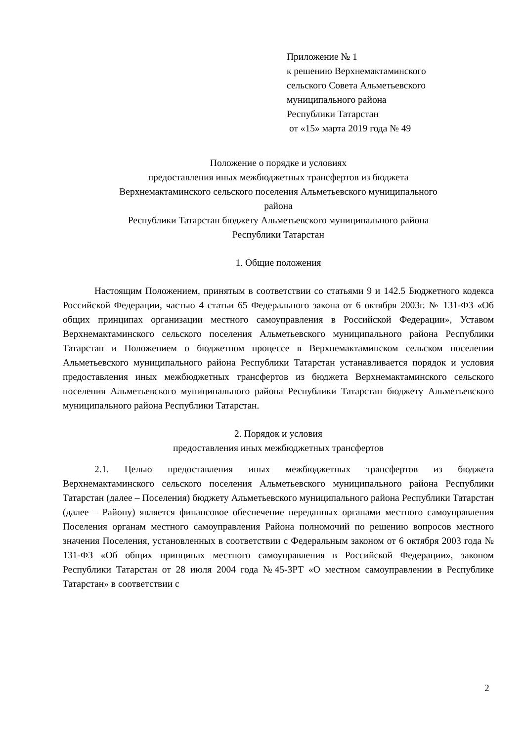Приложение № 1
к решению Верхнемактаминского
сельского Совета Альметьевского
муниципального района
Республики Татарстан
от «15» марта 2019 года № 49
Положение о порядке и условиях
предоставления иных межбюджетных трансфертов из бюджета
Верхнемактаминского сельского поселения Альметьевского муниципального
района
Республики Татарстан бюджету Альметьевского муниципального района
Республики Татарстан
1. Общие положения
Настоящим Положением, принятым в соответствии со статьями 9 и 142.5 Бюджетного кодекса Российской Федерации, частью 4 статьи 65 Федерального закона от 6 октября 2003г. № 131-ФЗ «Об общих принципах организации местного самоуправления в Российской Федерации», Уставом Верхнемактаминского сельского поселения Альметьевского муниципального района Республики Татарстан и Положением о бюджетном процессе в Верхнемактаминском сельском поселении Альметьевского муниципального района Республики Татарстан устанавливается порядок и условия предоставления иных межбюджетных трансфертов из бюджета Верхнемактаминского сельского поселения Альметьевского муниципального района Республики Татарстан бюджету Альметьевского муниципального района Республики Татарстан.
2. Порядок и условия
предоставления иных межбюджетных трансфертов
2.1. Целью предоставления иных межбюджетных трансфертов из бюджета Верхнемактаминского сельского поселения Альметьевского муниципального района Республики Татарстан (далее – Поселения) бюджету Альметьевского муниципального района Республики Татарстан (далее – Району) является финансовое обеспечение переданных органами местного самоуправления Поселения органам местного самоуправления Района полномочий по решению вопросов местного значения Поселения, установленных в соответствии с Федеральным законом от 6 октября 2003 года № 131-ФЗ «Об общих принципах местного самоуправления в Российской Федерации», законом Республики Татарстан от 28 июля 2004 года №45-ЗРТ «О местном самоуправлении в Республике Татарстан» в соответствии с
2